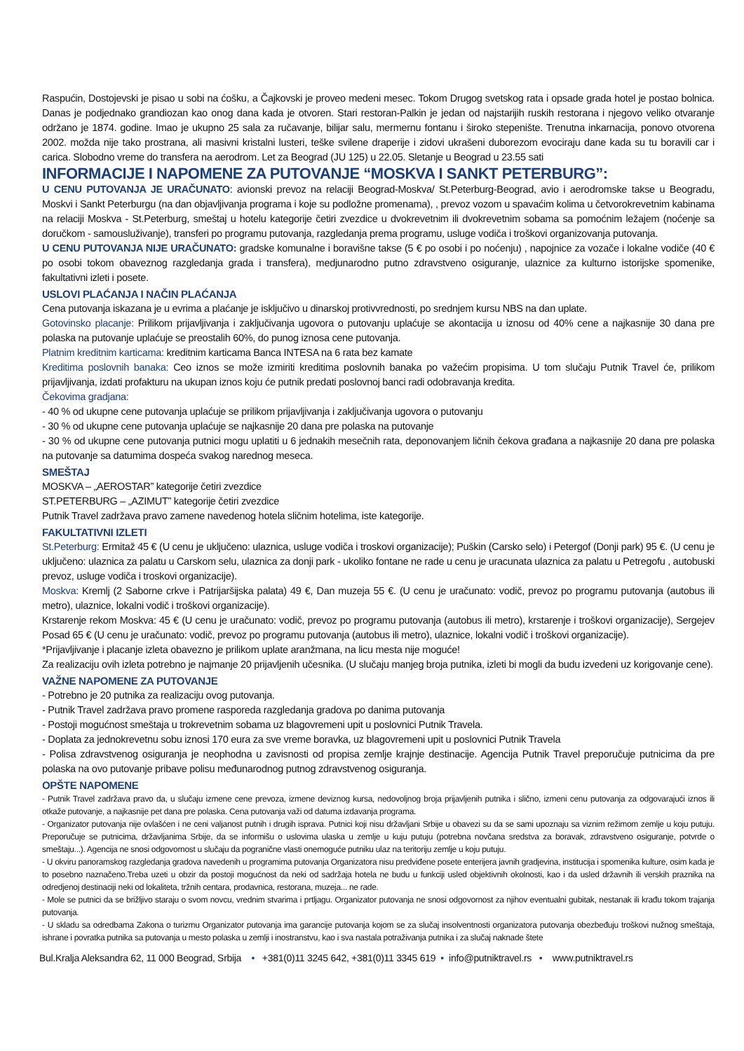Raspućin, Dostojevski je pisao u sobi na ćošku, a Čajkovski je proveo medeni mesec. Tokom Drugog svetskog rata i opsade grada hotel je postao bolnica. Danas je podjednako grandiozan kao onog dana kada je otvoren. Stari restoran-Palkin je jedan od najstarijih ruskih restorana i njegovo veliko otvaranje održano je 1874. godine. Imao je ukupno 25 sala za ručavanje, bilijar salu, mermernu fontanu i široko stepenište. Trenutna inkarnacija, ponovo otvorena 2002. možda nije tako prostrana, ali masivni kristalni lusteri, teške svilene draperije i zidovi ukrašeni duborezom evociraju dane kada su tu boravili car i carica. Slobodno vreme do transfera na aerodrom. Let za Beograd (JU 125) u 22.05. Sletanje u Beograd u 23.55 sati
INFORMACIJE I NAPOMENE ZA PUTOVANJE “MOSKVA I SANKT PETERBURG”:
U CENU PUTOVANJA JE URAČUNATO: avionski prevoz na relaciji Beograd-Moskva/ St.Peterburg-Beograd, avio i aerodromske takse u Beogradu, Moskvi i Sankt Peterburgu (na dan objavljivanja programa i koje su podložne promenama), , prevoz vozom u spavaćim kolima u četvorokrevetnim kabinama na relaciji Moskva - St.Peterburg, smeštaj u hotelu kategorije četiri zvezdice u dvokrevetnim ili dvokrevetnim sobama sa pomoćnim ležajem (noćenje sa doručkom - samousluživanje), transferi po programu putovanja, razgledanja prema programu, usluge vodiča i troškovi organizovanja putovanja.
U CENU PUTOVANJA NIJE URAČUNATO: gradske komunalne i boravišne takse (5 € po osobi i po noćenju) , napojnice za vozače i lokalne vodiče (40 € po osobi tokom obaveznog razgledanja grada i transfera), medjunarodno putno zdravstveno osiguranje, ulaznice za kulturno istorijske spomenike, fakultativni izleti i posete.
USLOVI PLAĆANJA I NAČIN PLAĆANJA
Cena putovanja iskazana je u evrima a plaćanje je isključivo u dinarskoj protivvrednosti, po srednjem kursu NBS na dan uplate.
Gotovinsko placanje: Prilikom prijavljivanja i zaključivanja ugovora o putovanju uplaćuje se akontacija u iznosu od 40% cene a najkasnije 30 dana pre polaska na putovanje uplaćuje se preostalih 60%, do punog iznosa cene putovanja.
Platnim kreditnim karticama: kreditnim karticama Banca INTESA na 6 rata bez kamate
Kreditima poslovnih banaka: Ceo iznos se može izmiriti kreditima poslovnih banaka po važećim propisima. U tom slučaju Putnik Travel će, prilikom prijavljivanja, izdati profakturu na ukupan iznos koju će putnik predati poslovnoj banci radi odobravanja kredita.
Čekovima gradjana:
- 40 % od ukupne cene putovanja uplaćuje se prilikom prijavljivanja i zaključivanja ugovora o putovanju
- 30 % od ukupne cene putovanja uplaćuje se najkasnije 20 dana pre polaska na putovanje
- 30 % od ukupne cene putovanja putnici mogu uplatiti u 6 jednakih mesečnih rata, deponovanjem ličnih čekova građana a najkasnije 20 dana pre polaska na putovanje sa datumima dospeća svakog narednog meseca.
SMEŠTAJ
MOSKVA – „AEROSTAR” kategorije četiri zvezdice
ST.PETERBURG – „AZIMUT” kategorije četiri zvezdice
Putnik Travel zadržava pravo zamene navedenog hotela sličnim hotelima, iste kategorije.
FAKULTATIVNI IZLETI
St.Peterburg: Ermitaž 45 € (U cenu je uključeno: ulaznica, usluge vodiča i troskovi organizacije); Puškin (Carsko selo) i Petergof (Donji park) 95 €. (U cenu je uključeno: ulaznica za palatu u Carskom selu, ulaznica za donji park - ukoliko fontane ne rade u cenu je uracunata ulaznica za palatu u Petregofu , autobuski prevoz, usluge vodiča i troskovi organizacije).
Moskva: Kremlj (2 Saborne crkve i Patrijaršijska palata) 49 €, Dan muzeja 55 €. (U cenu je uračunato: vodič, prevoz po programu putovanja (autobus ili metro), ulaznice, lokalni vodič i troškovi organizacije).
Krstarenje rekom Moskva: 45 € (U cenu je uračunato: vodič, prevoz po programu putovanja (autobus ili metro), krstarenje i troškovi organizacije), Sergejev Posad 65 € (U cenu je uračunato: vodič, prevoz po programu putovanja (autobus ili metro), ulaznice, lokalni vodič i troškovi organizacije).
*Prijavljivanje i placanje izleta obavezno je prilikom uplate aranžmana, na licu mesta nije moguće!
Za realizaciju ovih izleta potrebno je najmanje 20 prijavljenih učesnika. (U slučaju manjeg broja putnika, izleti bi mogli da budu izvedeni uz korigovanje cene).
VAŽNE NAPOMENE ZA PUTOVANJE
- Potrebno je 20 putnika za realizaciju ovog putovanja.
- Putnik Travel zadržava pravo promene rasporeda razgledanja gradova po danima putovanja
- Postoji mogućnost smeštaja u trokrevetnim sobama uz blagovremeni upit u poslovnici Putnik Travela.
- Doplata za jednokrevetnu sobu iznosi 170 eura za sve vreme boravka, uz blagovremeni upit u poslovnici Putnik Travela
- Polisa zdravstvenog osiguranja je neophodna u zavisnosti od propisa zemlje krajnje destinacije. Agencija Putnik Travel preporučuje putnicima da pre polaska na ovo putovanje pribave polisu međunarodnog putnog zdravstvenog osiguranja.
OPŠTE NAPOMENE
- Putnik Travel zadržava pravo da, u slučaju izmene cene prevoza, izmene deviznog kursa, nedovoljnog broja prijavljenih putnika i slično, izmeni cenu putovanja za odgovarajući iznos ili otkaže putovanje, a najkasnije pet dana pre polaska. Cena putovanja važi od datuma izdavanja programa.
- Organizator putovanja nije ovlašćen i ne ceni valjanost putnih i drugih isprava. Putnici koji nisu državljani Srbije u obavezi su da se sami upoznaju sa viznim režimom zemlje u koju putuju. Preporučuje se putnicima, državljanima Srbije, da se informišu o uslovima ulaska u zemlje u kuju putuju (potrebna novčana sredstva za boravak, zdravstveno osiguranje, potvrde o smeštaju...). Agencija ne snosi odgovornost u slučaju da pogranične vlasti onemoguće putniku ulaz na teritoriju zemlje u koju putuju.
- U okviru panoramskog razgledanja gradova navedenih u programima putovanja Organizatora nisu predviđene posete enterijera javnih gradjevina, institucija i spomenika kulture, osim kada je to posebno naznačeno.Treba uzeti u obzir da postoji mogućnost da neki od sadržaja hotela ne budu u funkciji usled objektivnih okolnosti, kao i da usled državnih ili verskih praznika na odredjenoj destinaciji neki od lokaliteta, tržnih centara, prodavnica, restorana, muzeja... ne rade.
- Mole se putnici da se brižljivo staraju o svom novcu, vrednim stvarima i prtljagu. Organizator putovanja ne snosi odgovornost za njihov eventualni gubitak, nestanak ili krađu tokom trajanja putovanja.
- U skladu sa odredbama Zakona o turizmu Organizator putovanja ima garancije putovanja kojom se za slučaj insolventnosti organizatora putovanja obezbeđuju troškovi nužnog smeštaja, ishrane i povratka putnika sa putovanja u mesto polaska u zemlji i inostranstvu, kao i sva nastala potraživanja putnika i za slučaj naknade štete
Bul.Kralja Aleksandra 62, 11 000 Beograd, Srbija • +381(0)11 3245 642, +381(0)11 3345 619 • info@putniktravel.rs • www.putniktravel.rs